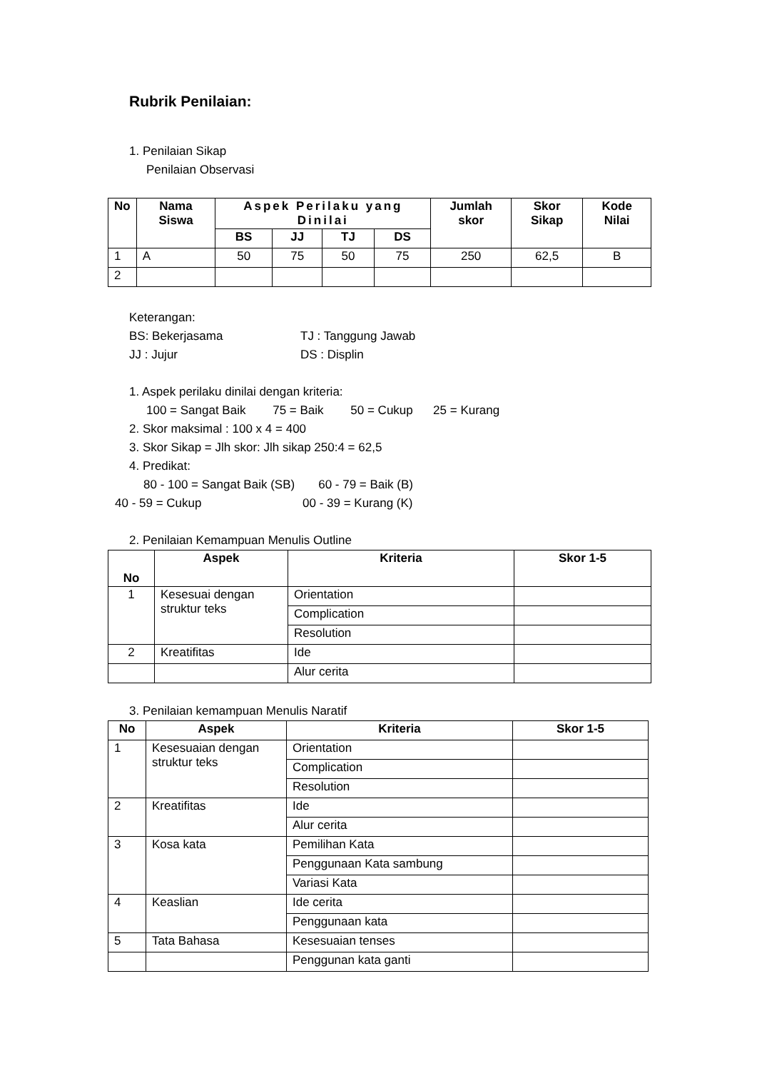Rubrik Penilaian:
1. Penilaian Sikap
Penilaian Observasi
| No | Nama Siswa | Aspek Perilaku yang Dinilai | | | | Jumlah skor | Skor Sikap | Kode Nilai |
| --- | --- | --- | --- | --- | --- | --- | --- | --- |
| | | BS | JJ | TJ | DS | | | |
| 1 | A | 50 | 75 | 50 | 75 | 250 | 62,5 | B |
| 2 | | | | | | | | |
Keterangan:
BS: Bekerjasama TJ : Tanggung Jawab
JJ : Jujur DS : Displin
1. Aspek perilaku dinilai dengan kriteria:
100 = Sangat Baik 75 = Baik 50 = Cukup 25 = Kurang
2. Skor maksimal : 100 x 4 = 400
3. Skor Sikap = Jlh skor: Jlh sikap 250:4 = 62,5
4. Predikat:
80 - 100 = Sangat Baik (SB) 60 - 79 = Baik (B)
40 - 59 = Cukup 00 - 39 = Kurang (K)
2. Penilaian Kemampuan Menulis Outline
| No | Aspek | Kriteria | Skor 1-5 |
| --- | --- | --- | --- |
| 1 | Kesesuai dengan struktur teks | Orientation | |
| | | Complication | |
| | | Resolution | |
| 2 | Kreatifitas | Ide | |
| | | Alur cerita | |
3. Penilaian kemampuan Menulis Naratif
| No | Aspek | Kriteria | Skor 1-5 |
| --- | --- | --- | --- |
| 1 | Kesesuaian dengan struktur teks | Orientation | |
| | | Complication | |
| | | Resolution | |
| 2 | Kreatifitas | Ide | |
| | | Alur cerita | |
| 3 | Kosa kata | Pemilihan Kata | |
| | | Penggunaan Kata sambung | |
| | | Variasi Kata | |
| 4 | Keaslian | Ide cerita | |
| | | Penggunaan kata | |
| 5 | Tata Bahasa | Kesesuaian tenses | |
| | | Penggunan kata ganti | |